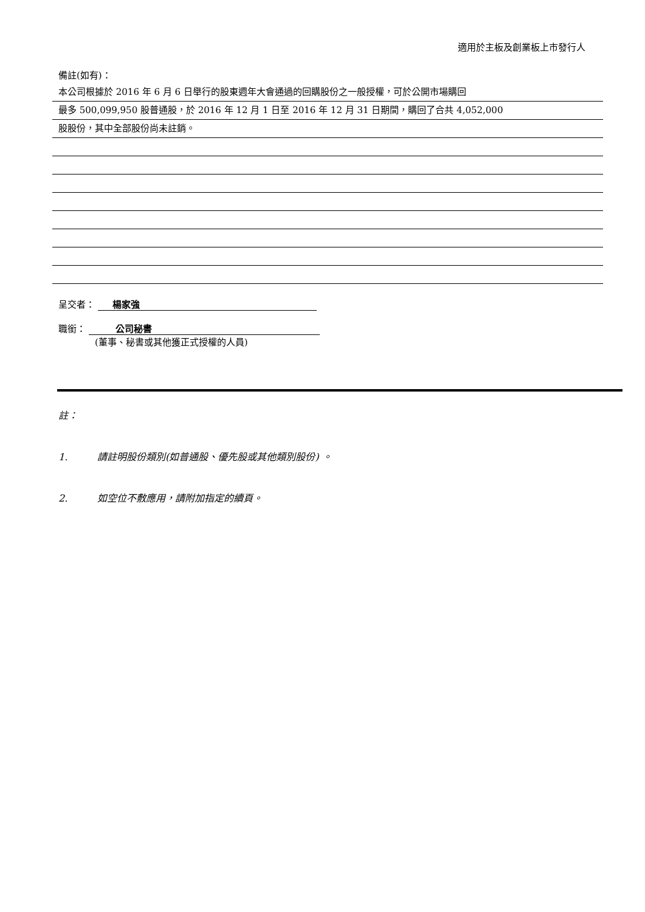適用於主板及創業板上市發行人
備註(如有)：
本公司根據於 2016 年 6 月 6 日舉行的股東週年大會通過的回購股份之一般授權，可於公開市場購回
最多 500,099,950 股普通股，於 2016 年 12 月 1 日至 2016 年 12 月 31 日期間，購回了合共 4,052,000
股股份，其中全部股份尚未註銷。
呈交者： 楊家強
職銜： 公司秘書
(董事、秘書或其他獲正式授權的人員)
註：
1. 請註明股份類別(如普通股、優先股或其他類別股份) 。
2. 如空位不敷應用，請附加指定的續頁。